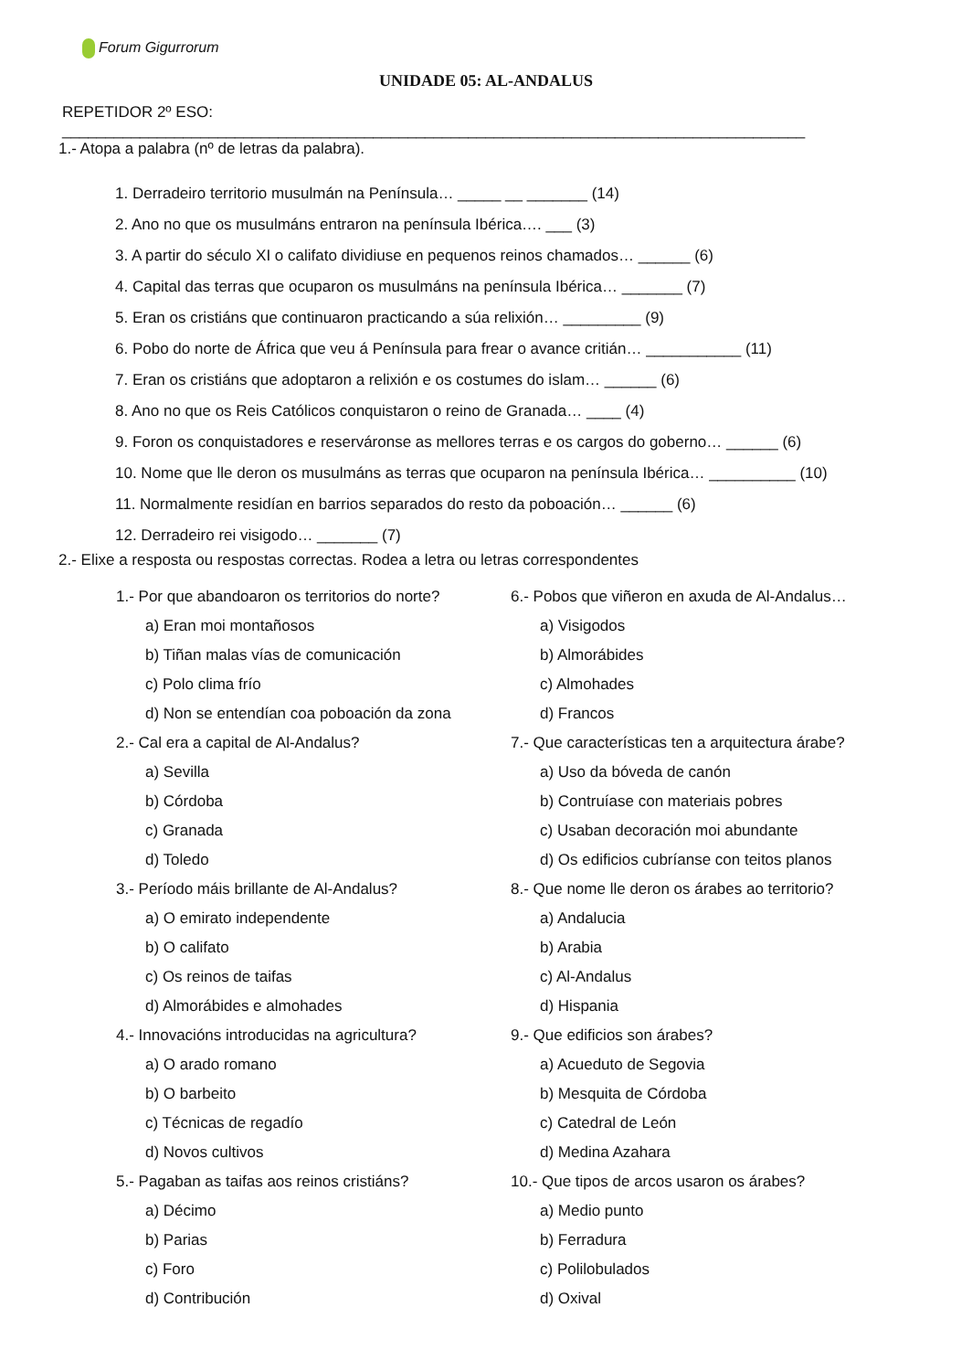Forum Gigurrorum
UNIDADE 05: AL-ANDALUS
REPETIDOR 2º ESO: ______________________________________________________________________________________
1.- Atopa a palabra (nº de letras da palabra).
1. Derradeiro territorio musulmán na Península… _____ __ _______ (14)
2. Ano no que os musulmáns entraron na península Ibérica…. ___ (3)
3. A partir do século XI o califato dividiuse en pequenos reinos chamados… ______ (6)
4. Capital das terras que ocuparon os musulmáns na península Ibérica… _______ (7)
5. Eran os cristiáns que continuaron practicando a súa relixión… _________ (9)
6. Pobo do norte de África que veu á Península para frear o avance critián… ___________ (11)
7. Eran os cristiáns que adoptaron a relixión e os costumes do islam… ______ (6)
8. Ano no que os Reis Católicos conquistaron o reino de Granada… ____ (4)
9. Foron os conquistadores e reserváronse as mellores terras e os cargos do goberno… ______ (6)
10. Nome que lle deron os musulmáns as terras que ocuparon na península Ibérica… __________ (10)
11. Normalmente residían en barrios separados do resto da poboación… ______ (6)
12. Derradeiro rei visigodo… _______ (7)
2.- Elixe a resposta ou respostas correctas. Rodea a letra ou letras correspondentes
1.- Por que abandoaron os territorios do norte?
a) Eran moi montañosos
b) Tiñan malas vías de comunicación
c) Polo clima frío
d) Non se entendían coa poboación da zona
2.- Cal era a capital de Al-Andalus?
a) Sevilla
b) Córdoba
c) Granada
d) Toledo
3.- Período máis brillante de Al-Andalus?
a) O emirato independente
b) O califato
c) Os reinos de taifas
d) Almorábides e almohades
4.- Innovacións introducidas na agricultura?
a) O arado romano
b) O barbeito
c) Técnicas de regadío
d) Novos cultivos
5.- Pagaban as taifas aos reinos cristiáns?
a) Décimo
b) Parias
c) Foro
d) Contribución
6.- Pobos que viñeron en axuda de Al-Andalus…
a) Visigodos
b) Almorábides
c) Almohades
d) Francos
7.- Que características ten a arquitectura árabe?
a) Uso da bóveda de canón
b) Contruíase con materiais pobres
c) Usaban decoración moi abundante
d) Os edificios cubríanse con teitos planos
8.- Que nome lle deron os árabes ao territorio?
a) Andalucia
b) Arabia
c) Al-Andalus
d) Hispania
9.- Que edificios son árabes?
a) Acueduto de Segovia
b) Mesquita de Córdoba
c) Catedral de León
d) Medina Azahara
10.- Que tipos de arcos usaron os árabes?
a) Medio punto
b) Ferradura
c) Polilobulados
d) Oxival